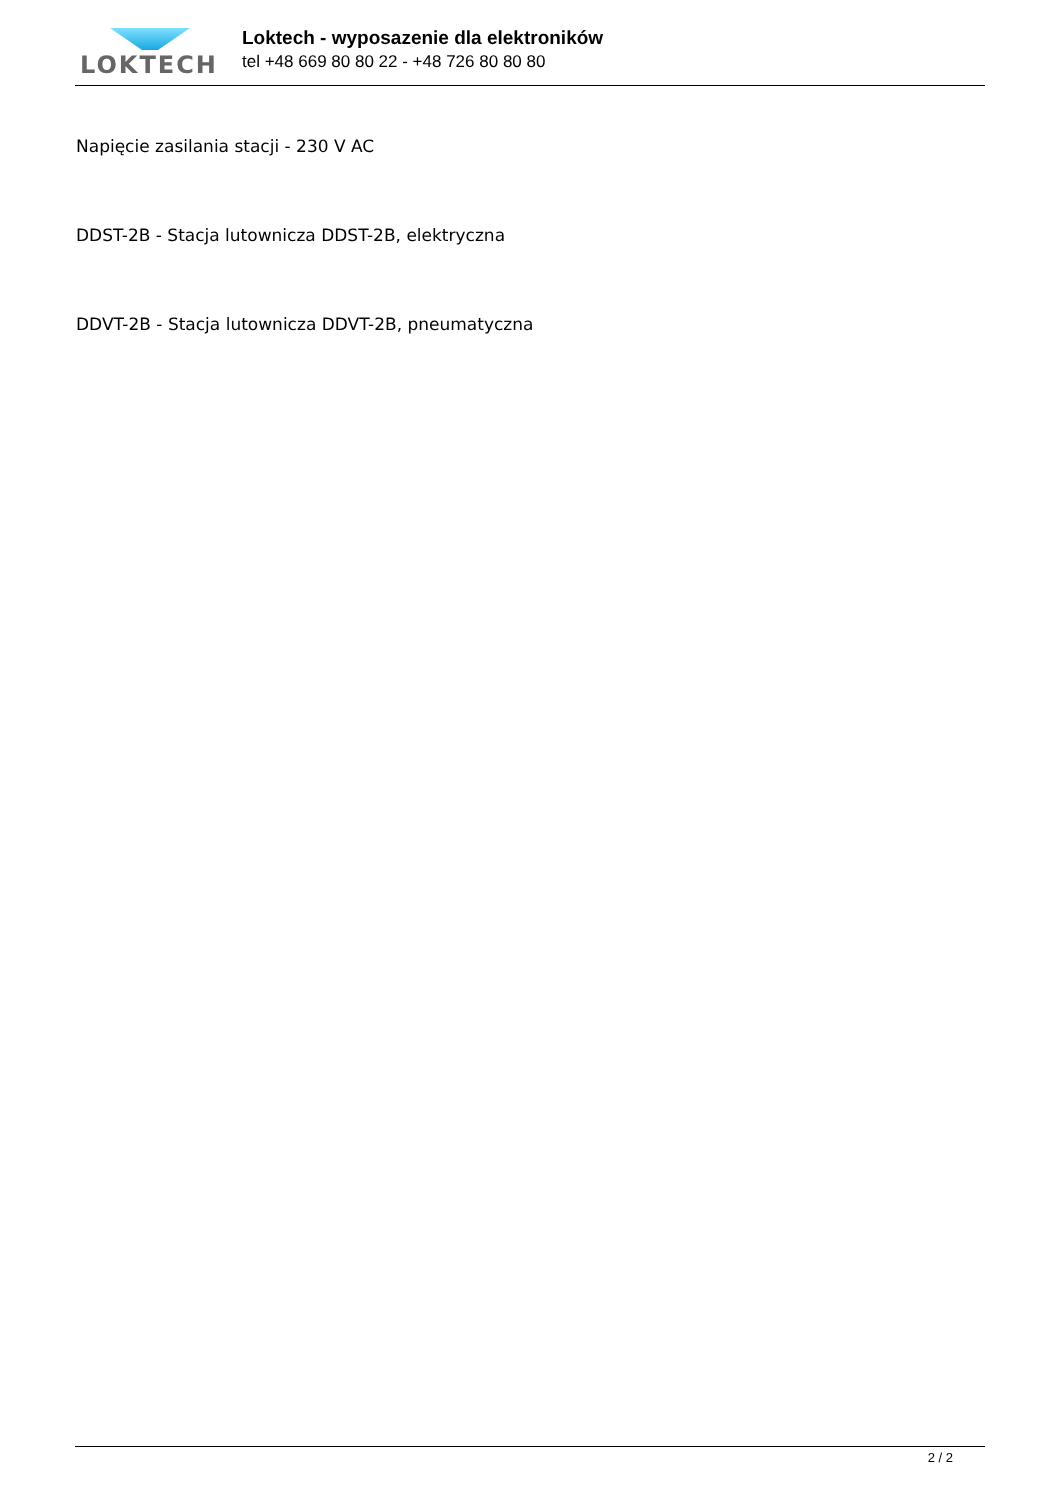LOKTECH
Loktech - wyposazenie dla elektroników
tel +48 669 80 80 22 - +48 726 80 80 80
Napięcie zasilania stacji - 230 V AC
DDST-2B - Stacja lutownicza DDST-2B, elektryczna
DDVT-2B - Stacja lutownicza DDVT-2B, pneumatyczna
2 / 2